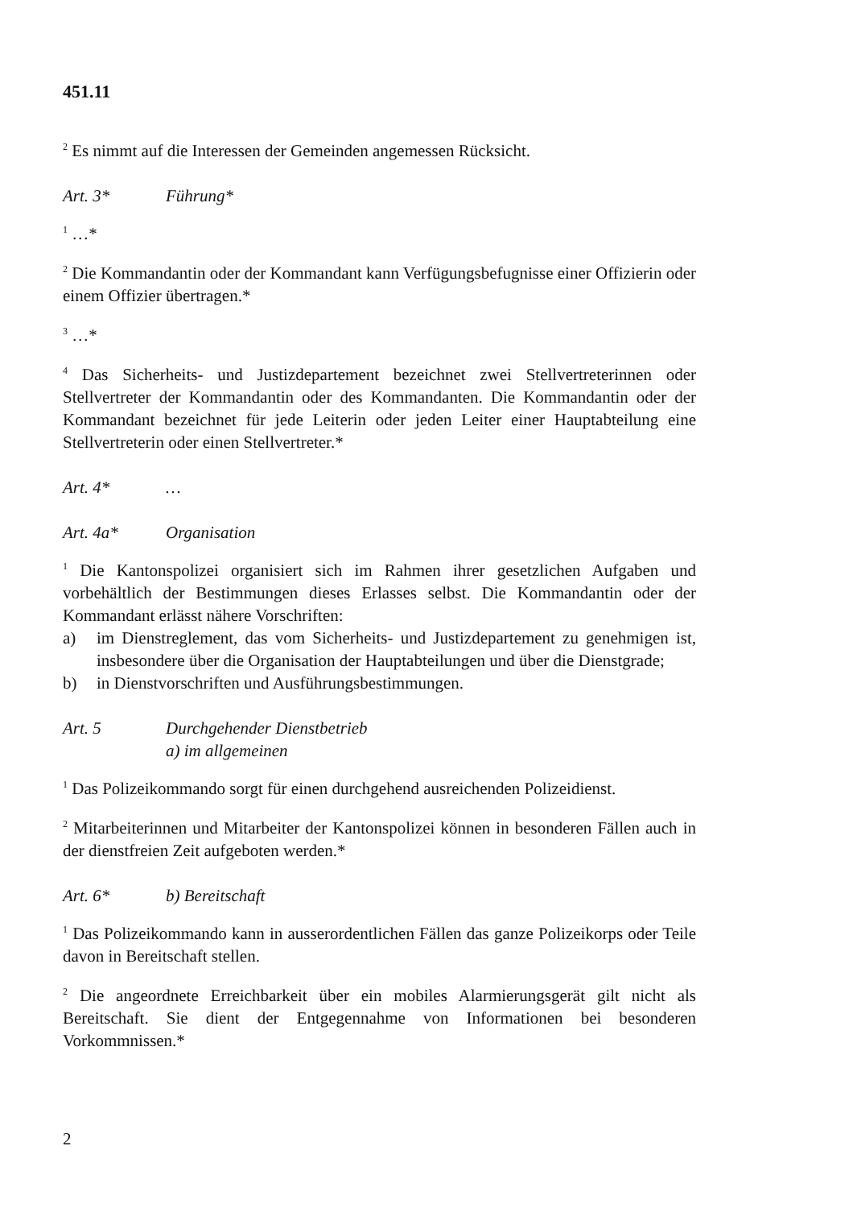451.11
<sup>2</sup> Es nimmt auf die Interessen der Gemeinden angemessen Rücksicht.
Art. 3* Führung*
<sup>1</sup> …*
<sup>2</sup> Die Kommandantin oder der Kommandant kann Verfügungsbefugnisse einer Offizierin oder einem Offizier übertragen.*
<sup>3</sup> …*
<sup>4</sup> Das Sicherheits- und Justizdepartement bezeichnet zwei Stellvertreterinnen oder Stellvertreter der Kommandantin oder des Kommandanten. Die Kommandantin oder der Kommandant bezeichnet für jede Leiterin oder jeden Leiter einer Hauptabteilung eine Stellvertreterin oder einen Stellvertreter.*
Art. 4* …
Art. 4a* Organisation
<sup>1</sup> Die Kantonspolizei organisiert sich im Rahmen ihrer gesetzlichen Aufgaben und vorbehältlich der Bestimmungen dieses Erlasses selbst. Die Kommandantin oder der Kommandant erlässt nähere Vorschriften:
a) im Dienstreglement, das vom Sicherheits- und Justizdepartement zu genehmigen ist, insbesondere über die Organisation der Hauptabteilungen und über die Dienstgrade;
b) in Dienstvorschriften und Ausführungsbestimmungen.
Art. 5 Durchgehender Dienstbetrieb
a) im allgemeinen
<sup>1</sup> Das Polizeikommando sorgt für einen durchgehend ausreichenden Polizeidienst.
<sup>2</sup> Mitarbeiterinnen und Mitarbeiter der Kantonspolizei können in besonderen Fällen auch in der dienstfreien Zeit aufgeboten werden.*
Art. 6* b) Bereitschaft
<sup>1</sup> Das Polizeikommando kann in ausserordentlichen Fällen das ganze Polizeikorps oder Teile davon in Bereitschaft stellen.
<sup>2</sup> Die angeordnete Erreichbarkeit über ein mobiles Alarmierungsgerät gilt nicht als Bereitschaft. Sie dient der Entgegennahme von Informationen bei besonderen Vorkommnissen.*
2